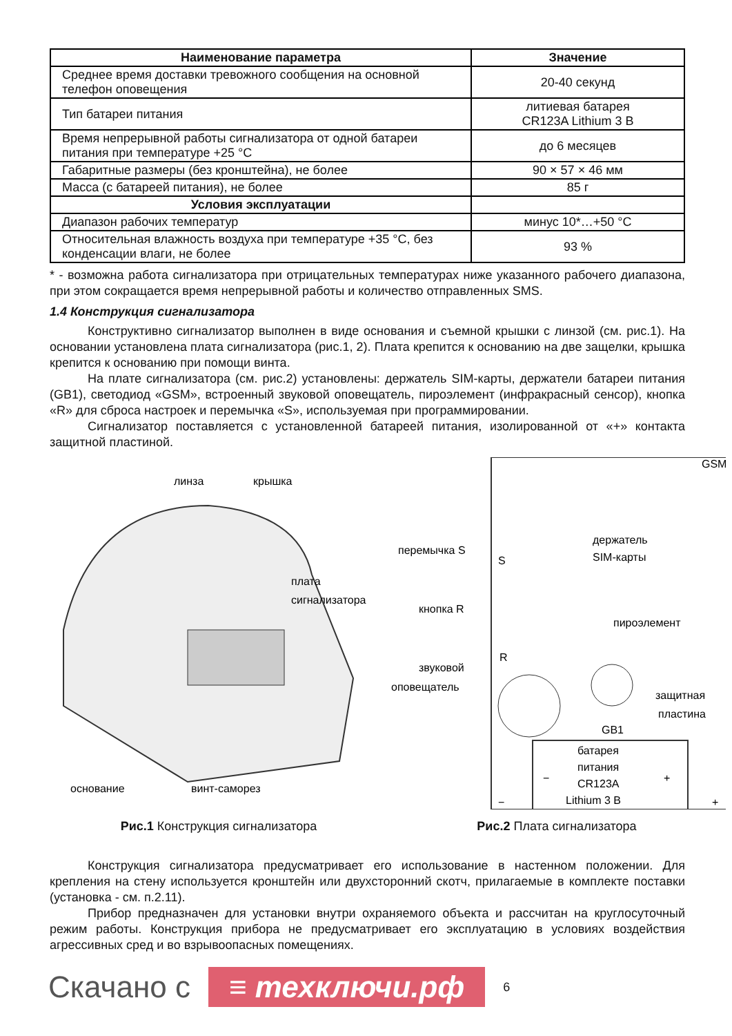| Наименование параметра | Значение |
| --- | --- |
| Среднее время доставки тревожного сообщения на основной телефон оповещения | 20-40 секунд |
| Тип батареи питания | литиевая батарея CR123A Lithium 3 В |
| Время непрерывной работы сигнализатора от одной батареи питания при температуре +25 °С | до 6 месяцев |
| Габаритные размеры (без кронштейна), не более | 90 × 57 × 46 мм |
| Масса (с батареей питания), не более | 85 г |
| Условия эксплуатации | |
| Диапазон рабочих температур | минус 10*…+50 °С |
| Относительная влажность воздуха при температуре +35 °С, без конденсации влаги, не более | 93 % |
* - возможна работа сигнализатора при отрицательных температурах ниже указанного рабочего диапазона, при этом сокращается время непрерывной работы и количество отправленных SMS.
1.4 Конструкция сигнализатора
Конструктивно сигнализатор выполнен в виде основания и съемной крышки с линзой (см. рис.1). На основании установлена плата сигнализатора (рис.1, 2). Плата крепится к основанию на две защелки, крышка крепится к основанию при помощи винта.
На плате сигнализатора (см. рис.2) установлены: держатель SIM-карты, держатели батареи питания (GB1), светодиод «GSM», встроенный звуковой оповещатель, пироэлемент (инфракрасный сенсор), кнопка «R» для сброса настроек и перемычка «S», используемая при программировании.
Сигнализатор поставляется с установленной батареей питания, изолированной от «+» контакта защитной пластиной.
линза
крышка
плата
сигнализатора
основание
винт-саморез
Рис.1 Конструкция сигнализатора
GSM
держатель
SIM-карты
перемычка S
S
кнопка R
R
пироэлемент
звуковой
оповещатель
защитная
пластина
GB1
батарея
питания
CR123A
Lithium 3 В
−
+
−
+
Рис.2 Плата сигнализатора
Конструкция сигнализатора предусматривает его использование в настенном положении. Для крепления на стену используется кронштейн или двухсторонний скотч, прилагаемые в комплекте поставки (установка - см. п.2.11).
Прибор предназначен для установки внутри охраняемого объекта и рассчитан на круглосуточный режим работы. Конструкция прибора не предусматривает его эксплуатацию в условиях воздействия агрессивных сред и во взрывоопасных помещениях.
Скачано с ≡ техключи.рф 6